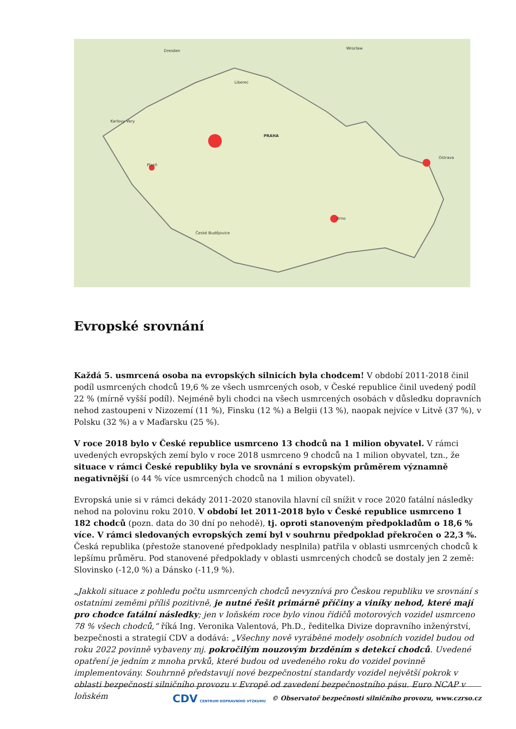PRAHA
Brno
Ostrava
Plzeň
České Budějovice
Karlovy Vary
Liberec
Wrocław
Dresden
Evropské srovnání
Každá 5. usmrcená osoba na evropských silnicích byla chodcem! V období 2011-2018 činil podíl usmrcených chodců 19,6 % ze všech usmrcených osob, v České republice činil uvedený podíl 22 % (mírně vyšší podíl). Nejméně byli chodci na všech usmrcených osobách v důsledku dopravních nehod zastoupeni v Nizozemí (11 %), Finsku (12 %) a Belgii (13 %), naopak nejvíce v Litvě (37 %), v Polsku (32 %) a v Maďarsku (25 %).
V roce 2018 bylo v České republice usmrceno 13 chodců na 1 milion obyvatel. V rámci uvedených evropských zemí bylo v roce 2018 usmrceno 9 chodců na 1 milion obyvatel, tzn., že situace v rámci České republiky byla ve srovnání s evropským průměrem významně negativnější (o 44 % více usmrcených chodců na 1 milion obyvatel).
Evropská unie si v rámci dekády 2011-2020 stanovila hlavní cíl snížit v roce 2020 fatální následky nehod na polovinu roku 2010. V období let 2011-2018 bylo v České republice usmrceno 1 182 chodců (pozn. data do 30 dní po nehodě), tj. oproti stanoveným předpokladům o 18,6 % více. V rámci sledovaných evropských zemí byl v souhrnu předpoklad překročen o 22,3 %. Česká republika (přestože stanovené předpoklady nesplnila) patřila v oblasti usmrcených chodců k lepšímu průměru. Pod stanovené předpoklady v oblasti usmrcených chodců se dostaly jen 2 země: Slovinsko (-12,0 %) a Dánsko (-11,9 %).
„Jakkoli situace z pohledu počtu usmrcených chodců nevyznívá pro Českou republiku ve srovnání s ostatními zeměmi příliš pozitivně, je nutné řešit primárně příčiny a viníky nehod, které mají pro chodce fatální následky; jen v loňském roce bylo vinou řidičů motorových vozidel usmrceno 78 % všech chodců,“ říká Ing. Veronika Valentová, Ph.D., ředitelka Divize dopravního inženýrství, bezpečnosti a strategií CDV a dodává: „Všechny nově vyráběné modely osobních vozidel budou od roku 2022 povinně vybaveny mj. pokročilým nouzovým brzděním s detekcí chodců. Uvedené opatření je jedním z mnoha prvků, které budou od uvedeného roku do vozidel povinně implementovány. Souhrnně představují nové bezpečnostní standardy vozidel největší pokrok v oblasti bezpečnosti silničního provozu v Evropě od zavedení bezpečnostního pásu. Euro NCAP v loňském
CDV CENTRUM DOPRAVNÍHO VÝZKUMU © Observatoř bezpečnosti silničního provozu, www.czrso.cz